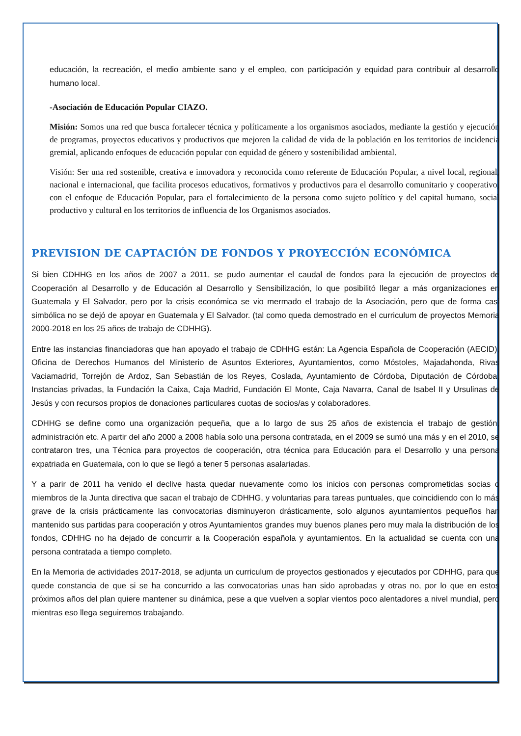educación, la recreación, el medio ambiente sano y el empleo, con participación y equidad para contribuir al desarrollo humano local.
-Asociación de Educación Popular CIAZO.
Misión: Somos una red que busca fortalecer técnica y políticamente a los organismos asociados, mediante la gestión y ejecución de programas, proyectos educativos y productivos que mejoren la calidad de vida de la población en los territorios de incidencia gremial, aplicando enfoques de educación popular con equidad de género y sostenibilidad ambiental.
Visión: Ser una red sostenible, creativa e innovadora y reconocida como referente de Educación Popular, a nivel local, regional, nacional e internacional, que facilita procesos educativos, formativos y productivos para el desarrollo comunitario y cooperativo, con el enfoque de Educación Popular, para el fortalecimiento de la persona como sujeto político y del capital humano, social productivo y cultural en los territorios de influencia de los Organismos asociados.
PREVISION DE CAPTACIÓN DE FONDOS Y PROYECCIÓN ECONÓMICA
Si bien CDHHG en los años de 2007 a 2011, se pudo aumentar el caudal de fondos para la ejecución de proyectos de Cooperación al Desarrollo y de Educación al Desarrollo y Sensibilización, lo que posibilitó llegar a más organizaciones en Guatemala y El Salvador, pero por la crisis económica se vio mermado el trabajo de la Asociación, pero que de forma casi simbólica no se dejó de apoyar en Guatemala y El Salvador. (tal como queda demostrado en el curriculum de proyectos Memoria 2000-2018 en los 25 años de trabajo de CDHHG).
Entre las instancias financiadoras que han apoyado el trabajo de CDHHG están: La Agencia Española de Cooperación (AECID), Oficina de Derechos Humanos del Ministerio de Asuntos Exteriores, Ayuntamientos, como Móstoles, Majadahonda, Rivas Vaciamadrid, Torrejón de Ardoz, San Sebastián de los Reyes, Coslada, Ayuntamiento de Córdoba, Diputación de Córdoba, Instancias privadas, la Fundación la Caixa, Caja Madrid, Fundación El Monte, Caja Navarra, Canal de Isabel II y Ursulinas de Jesús y con recursos propios de donaciones particulares cuotas de socios/as y colaboradores.
CDHHG se define como una organización pequeña, que a lo largo de sus 25 años de existencia el trabajo de gestión, administración etc. A partir del año 2000 a 2008 había solo una persona contratada, en el 2009 se sumó una más y en el 2010, se contrataron tres, una Técnica para proyectos de cooperación, otra técnica para Educación para el Desarrollo y una persona expatriada en Guatemala, con lo que se llegó a tener 5 personas asalariadas.
Y a parir de 2011 ha venido el declive hasta quedar nuevamente como los inicios con personas comprometidas socias o miembros de la Junta directiva que sacan el trabajo de CDHHG, y voluntarias para tareas puntuales, que coincidiendo con lo más grave de la crisis prácticamente las convocatorias disminuyeron drásticamente, solo algunos ayuntamientos pequeños han mantenido sus partidas para cooperación y otros Ayuntamientos grandes muy buenos planes pero muy mala la distribución de los fondos, CDHHG no ha dejado de concurrir a la Cooperación española y ayuntamientos. En la actualidad se cuenta con una persona contratada a tiempo completo.
En la Memoria de actividades 2017-2018, se adjunta un curriculum de proyectos gestionados y ejecutados por CDHHG, para que quede constancia de que si se ha concurrido a las convocatorias unas han sido aprobadas y otras no, por lo que en estos próximos años del plan quiere mantener su dinámica, pese a que vuelven a soplar vientos poco alentadores a nivel mundial, pero mientras eso llega seguiremos trabajando.